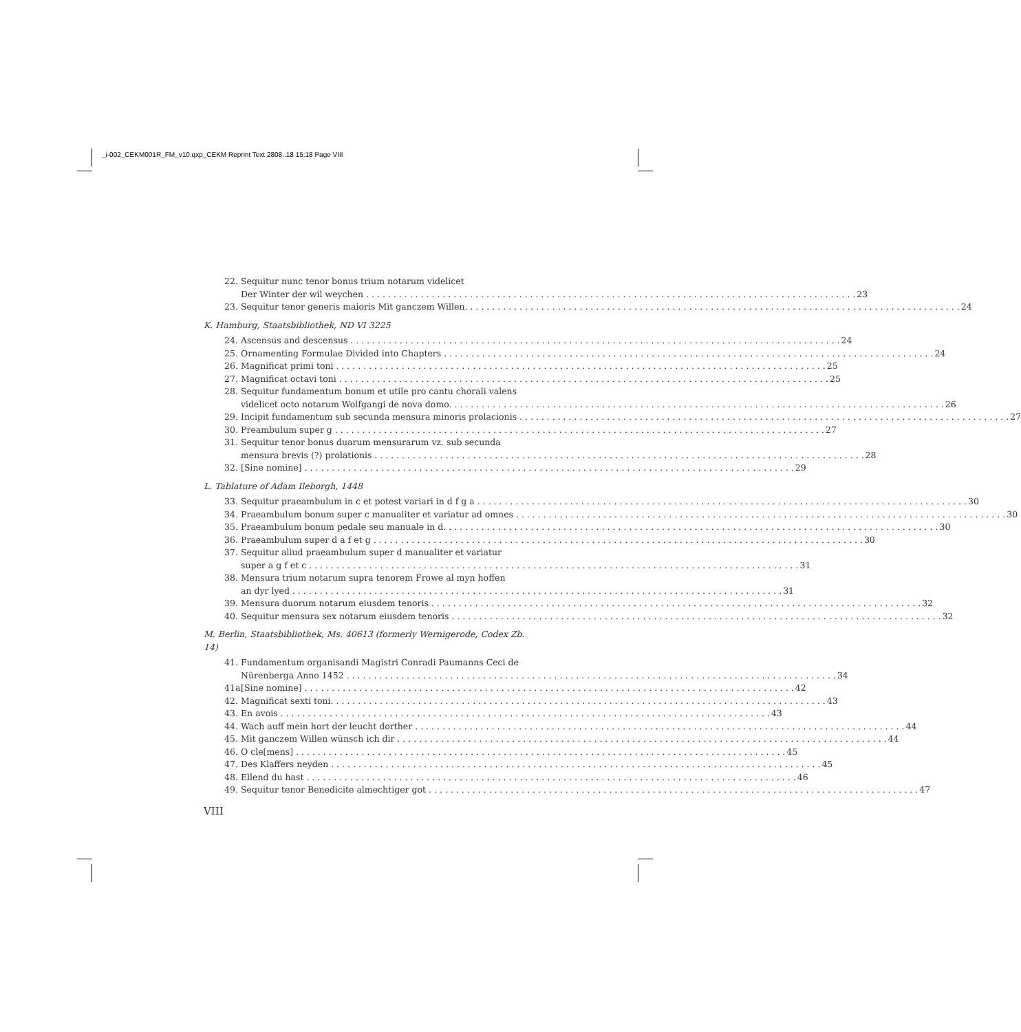_i-002_CEKM001R_FM_v10.qxp_CEKM Reprint Text 2808..18 15:18 Page VIII
22. Sequitur nunc tenor bonus trium notarum videlicet
Der Winter der wil weychen 23
23. Sequitur tenor generis maioris Mit ganczem Willen. 24
K. Hamburg, Staatsbibliothek, ND VI 3225
24. Ascensus and descensus 24
25. Ornamenting Formulae Divided into Chapters 24
26. Magnificat primi toni 25
27. Magnificat octavi toni 25
28. Sequitur fundamentum bonum et utile pro cantu chorali valens
videlicet octo notarum Wolfgangi de nova domo. 26
29. Incipit fundamentum sub secunda mensura minoris prolacionis 27
30. Preambulum super g 27
31. Sequitur tenor bonus duarum mensurarum vz. sub secunda
mensura brevis (?) prolationis 28
32. [Sine nomine] 29
L. Tablature of Adam Ileborgh, 1448
33. Sequitur praeambulum in c et potest variari in d f g a 30
34. Praeambulum bonum super c manualiter et variatur ad omnes 30
35. Praeambulum bonum pedale seu manuale in d. 30
36. Praeambulum super d a f et g 30
37. Sequitur aliud praeambulum super d manualiter et variatur
super a g f et c 31
38. Mensura trium notarum supra tenorem Frowe al myn hoffen
an dyr lyed 31
39. Mensura duorum notarum eiusdem tenoris 32
40. Sequitur mensura sex notarum eiusdem tenoris 32
M. Berlin, Staatsbibliothek, Ms. 40613 (formerly Wernigerode, Codex Zb. 14)
41. Fundamentum organisandi Magistri Conradi Paumanns Ceci de
Nürenberga Anno 1452 34
41a.
[Sine nomine] 42
42. Magnificat sexti toni. 43
43. En avois 43
44. Wach auff mein hort der leucht dorther 44
45. Mit ganczem Willen wünsch ich dir 44
46. O cle[mens] 45
47. Des Klaffers neyden 45
48. Ellend du hast 46
49. Sequitur tenor Benedicite almechtiger got 47
VIII